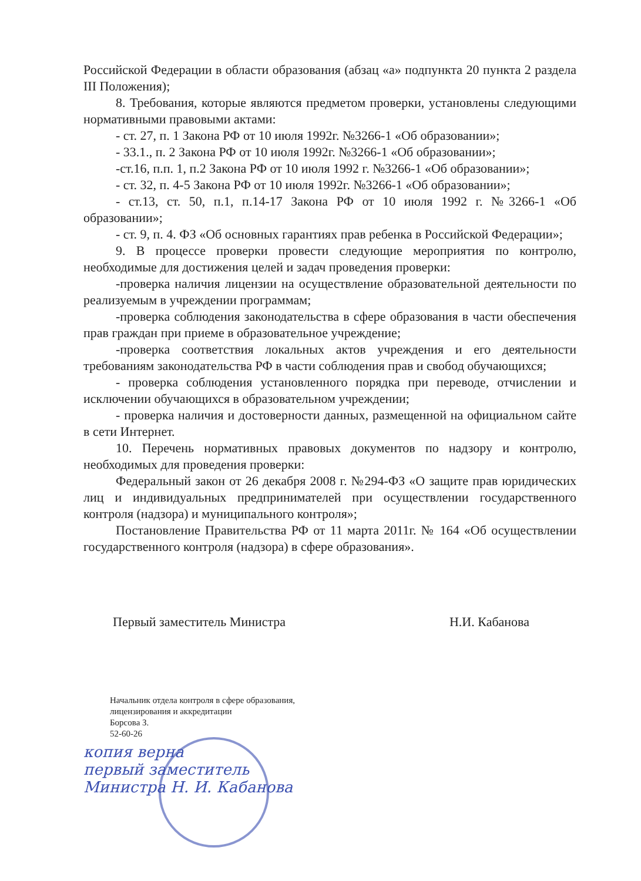Российской Федерации в области образования (абзац «а» подпункта 20 пункта 2 раздела III Положения);
8. Требования, которые являются предметом проверки, установлены следующими нормативными правовыми актами:
- ст. 27, п. 1 Закона РФ от 10 июля 1992г. №3266-1 «Об образовании»;
- 33.1., п. 2 Закона РФ от 10 июля 1992г. №3266-1 «Об образовании»;
-ст.16, п.п. 1, п.2 Закона РФ от 10 июля 1992 г. №3266-1 «Об образовании»;
- ст. 32, п. 4-5 Закона РФ от 10 июля 1992г. №3266-1 «Об образовании»;
- ст.13, ст. 50, п.1, п.14-17 Закона РФ от 10 июля 1992 г. №3266-1 «Об образовании»;
- ст. 9, п. 4. ФЗ «Об основных гарантиях прав ребенка в Российской Федерации»;
9. В процессе проверки провести следующие мероприятия по контролю, необходимые для достижения целей и задач проведения проверки:
-проверка наличия лицензии на осуществление образовательной деятельности по реализуемым в учреждении программам;
-проверка соблюдения законодательства в сфере образования в части обеспечения прав граждан при приеме в образовательное учреждение;
-проверка соответствия локальных актов учреждения и его деятельности требованиям законодательства РФ в части соблюдения прав и свобод обучающихся;
- проверка соблюдения установленного порядка при переводе, отчислении и исключении обучающихся в образовательном учреждении;
- проверка наличия и достоверности данных, размещенной на официальном сайте в сети Интернет.
10. Перечень нормативных правовых документов по надзору и контролю, необходимых для проведения проверки:
Федеральный закон от 26 декабря 2008 г. №294-ФЗ «О защите прав юридических лиц и индивидуальных предпринимателей при осуществлении государственного контроля (надзора) и муниципального контроля»;
Постановление Правительства РФ от 11 марта 2011г. № 164 «Об осуществлении государственного контроля (надзора) в сфере образования».
Первый заместитель Министра Н.И. Кабанова
Начальник отдела контроля в сфере образования,
лицензирования и аккредитации
Борсова З.
52-60-26
копия верна
первый заместитель
Министра Н. И. Кабанова